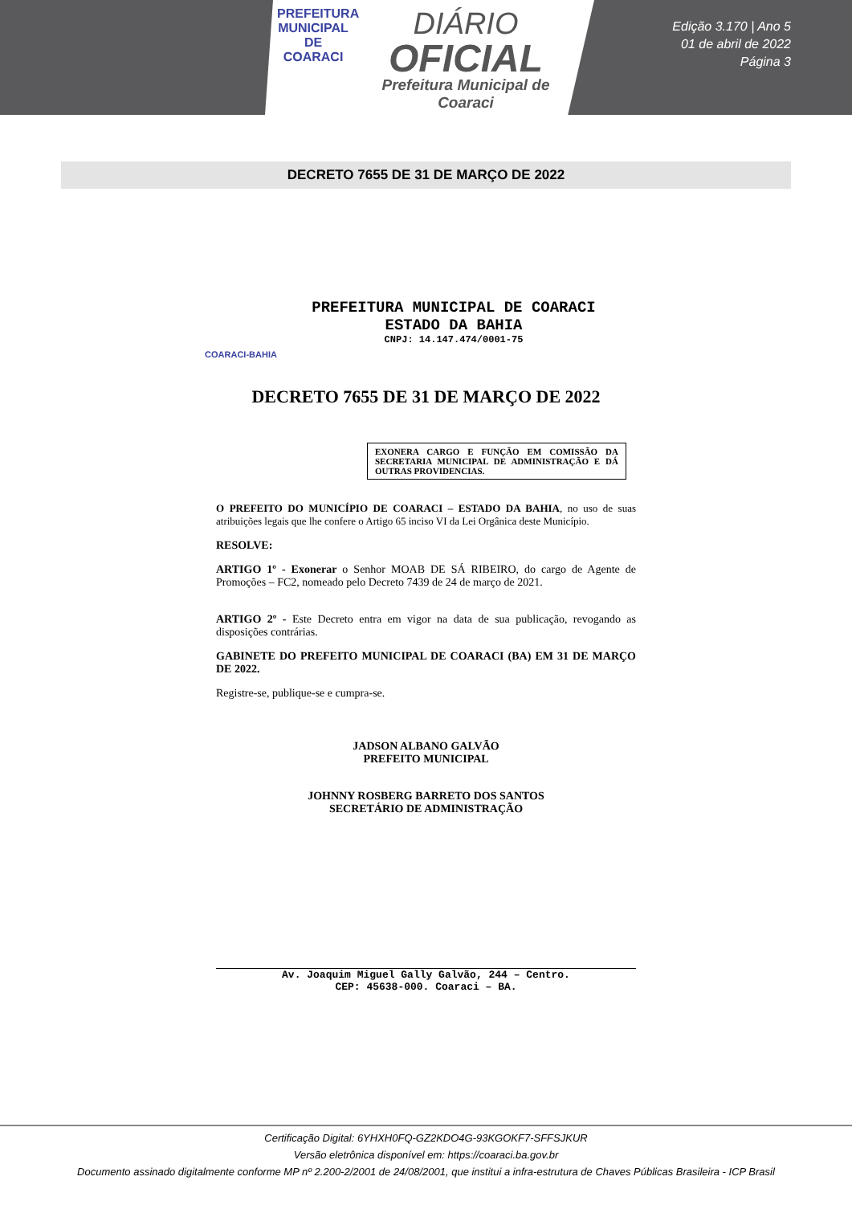PREFEITURA MUNICIPAL DE
COARACI
DIÁRIO
OFICIAL
Prefeitura Municipal de Coaraci
Edição 3.170 | Ano 5
01 de abril de 2022
Página 3
DECRETO 7655 DE 31 DE MARÇO DE 2022
COARACI-BAHIA
PREFEITURA MUNICIPAL DE COARACI
ESTADO DA BAHIA
CNPJ: 14.147.474/0001-75
DECRETO 7655 DE 31 DE MARÇO DE 2022
EXONERA CARGO E FUNÇÃO EM COMISSÃO DA SECRETARIA MUNICIPAL DE ADMINISTRAÇÃO E DÁ OUTRAS PROVIDENCIAS.
O PREFEITO DO MUNICÍPIO DE COARACI – ESTADO DA BAHIA, no uso de suas atribuições legais que lhe confere o Artigo 65 inciso VI da Lei Orgânica deste Município.
RESOLVE:
ARTIGO 1º - Exonerar o Senhor MOAB DE SÁ RIBEIRO, do cargo de Agente de Promoções – FC2, nomeado pelo Decreto 7439 de 24 de março de 2021.
ARTIGO 2º - Este Decreto entra em vigor na data de sua publicação, revogando as disposições contrárias.
GABINETE DO PREFEITO MUNICIPAL DE COARACI (BA) EM 31 DE MARÇO DE 2022.
Registre-se, publique-se e cumpra-se.
JADSON ALBANO GALVÃO
PREFEITO MUNICIPAL
JOHNNY ROSBERG BARRETO DOS SANTOS
SECRETÁRIO DE ADMINISTRAÇÃO
Av. Joaquim Miguel Gally Galvão, 244 – Centro.
CEP: 45638-000. Coaraci – BA.
Certificação Digital: 6YHXH0FQ-GZ2KDO4G-93KGOKF7-SFFSJKUR
Versão eletrônica disponível em: https://coaraci.ba.gov.br
Documento assinado digitalmente conforme MP nº 2.200-2/2001 de 24/08/2001, que institui a infra-estrutura de Chaves Públicas Brasileira - ICP Brasil